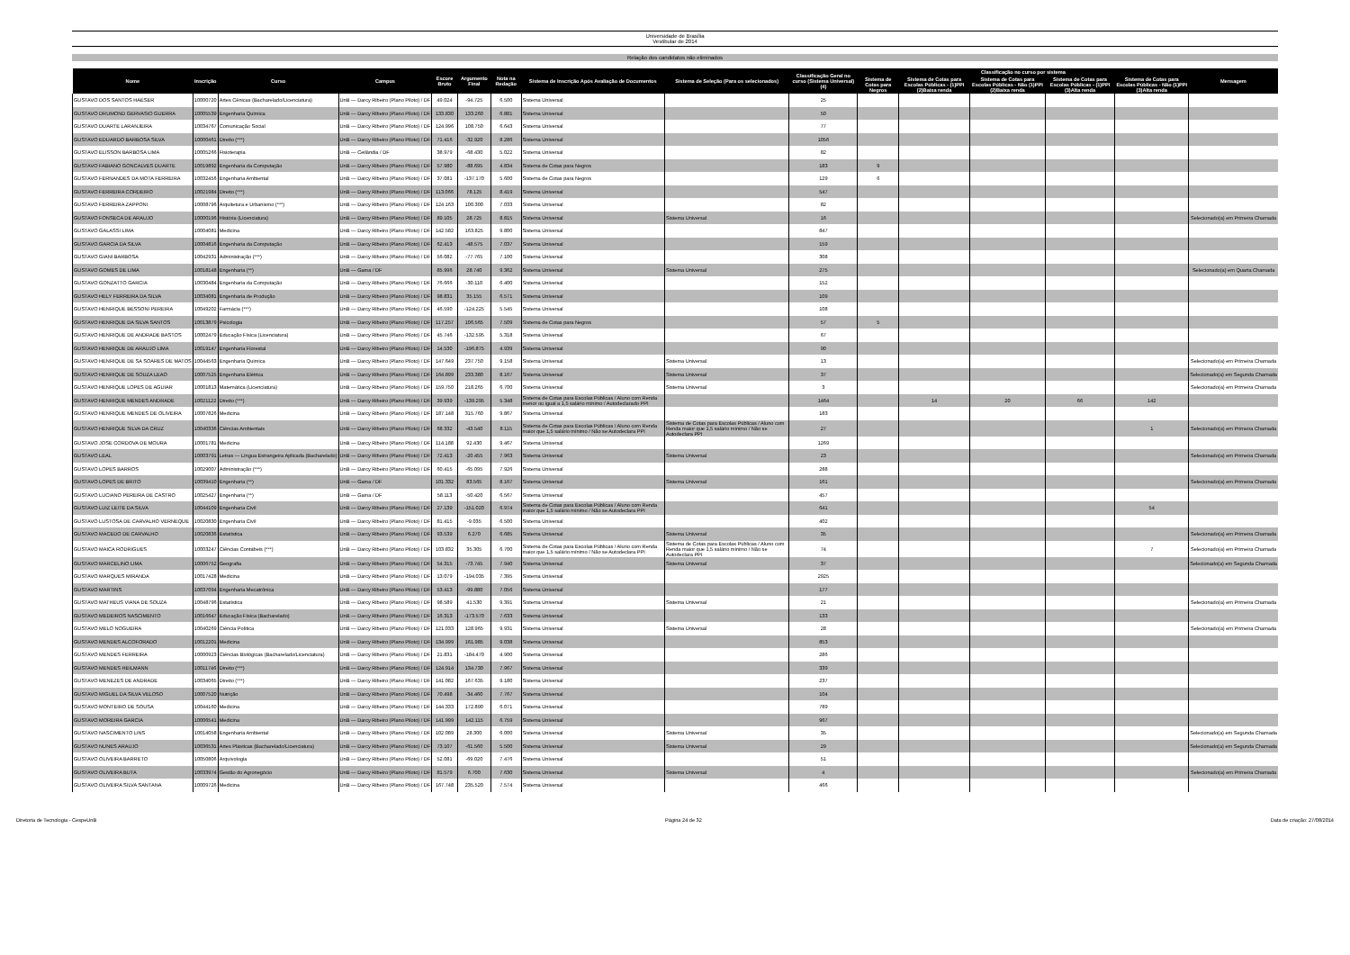Universidade de Brasília
Vestibular de 2014
Relação dos candidatos não eliminados
| Nome | Inscrição | Curso | Campus | Escore Bruto | Argumento Final | Nota na Redação | Sistema de Inscrição Após Avaliação de Documentos | Sistema de Seleção (Para os selecionados) | Classificação Geral no curso (Sistema Universal) (4) | Classificação no curso por sistema | | | | | Mensagem |
| --- | --- | --- | --- | --- | --- | --- | --- | --- | --- | --- | --- | --- | --- | --- | --- |
| | | | | | | | | | | Sistema de Cotas para Negros | Sistema de Cotas para Escolas Públicas - (1)PPI (2)Baixa renda | Sistema de Cotas para Escolas Públicas - Não (1)PPI (2)Baixa renda | Sistema de Cotas para Escolas Públicas - (1)PPI (3)Alta renda | Sistema de Cotas para Escolas Públicas - Não (1)PPI (3)Alta renda | |
| GUSTAVO DOS SANTOS HAESER | 10000720 | Artes Cênicas (Bacharelado/Licenciatura) | UnB — Darcy Ribeiro (Plano Piloto) / DF | 49.024 | -94.725 | 6.500 | Sistema Universal | | 25 | | | | | | |
| GUSTAVO DRUMOND GERVASIO GUERRA | 10005539 | Engenharia Química | UnB — Darcy Ribeiro (Plano Piloto) / DF | 133.830 | 133.260 | 6.881 | Sistema Universal | | 50 | | | | | | |
| GUSTAVO DUARTE LARANJEIRA | 10034767 | Comunicação Social | UnB — Darcy Ribeiro (Plano Piloto) / DF | 124.996 | 108.750 | 6.643 | Sistema Universal | | 77 | | | | | | |
| GUSTAVO EDUARDO BARBOSA SILVA | 10000461 | Direito (***) | UnB — Darcy Ribeiro (Plano Piloto) / DF | 71.416 | -32.920 | 8.286 | Sistema Universal | | 1056 | | | | | | |
| GUSTAVO ELISSON BARBOSA LIMA | 10005266 | Fisioterapia | UnB — Ceilândia / DF | 38.979 | -68.430 | 5.022 | Sistema Universal | | 82 | | | | | | |
| GUSTAVO FABIANO GONCALVES DUARTE | 10019892 | Engenharia da Computação | UnB — Darcy Ribeiro (Plano Piloto) / DF | 57.980 | -88.695 | 4.834 | Sistema de Cotas para Negros | | 183 | 9 | | | | | |
| GUSTAVO FERNANDES DA MOTA FERREIRA | 10032456 | Engenharia Ambiental | UnB — Darcy Ribeiro (Plano Piloto) / DF | 37.081 | -137.170 | 5.600 | Sistema de Cotas para Negros | | 129 | 6 | | | | | |
| GUSTAVO FERREIRA CORDEIRO | 10021984 | Direito (***) | UnB — Darcy Ribeiro (Plano Piloto) / DF | 113.066 | 78.125 | 8.419 | Sistema Universal | | 547 | | | | | | |
| GUSTAVO FERREIRA ZAPPONI | 10008796 | Arquitetura e Urbanismo (***) | UnB — Darcy Ribeiro (Plano Piloto) / DF | 124.163 | 100.300 | 7.033 | Sistema Universal | | 82 | | | | | | |
| GUSTAVO FONSECA DE ARAUJO | 10000196 | História (Licenciatura) | UnB — Darcy Ribeiro (Plano Piloto) / DF | 89.105 | 28.725 | 8.815 | Sistema Universal | Sistema Universal | 16 | | | | | | Selecionado(a) em Primeira Chamada |
| GUSTAVO GALASSI LIMA | 10004081 | Medicina | UnB — Darcy Ribeiro (Plano Piloto) / DF | 142.582 | 163.825 | 9.800 | Sistema Universal | | 847 | | | | | | |
| GUSTAVO GARCIA DA SILVA | 10004816 | Engenharia da Computação | UnB — Darcy Ribeiro (Plano Piloto) / DF | 62.413 | -48.575 | 7.037 | Sistema Universal | | 159 | | | | | | |
| GUSTAVO GIANI BARBOSA | 10042931 | Administração (***) | UnB — Darcy Ribeiro (Plano Piloto) / DF | 56.082 | -77.765 | 7.100 | Sistema Universal | | 308 | | | | | | |
| GUSTAVO GOMES DE LIMA | 10018148 | Engenharia (**) | UnB — Gama / DF | 85.996 | 28.740 | 9.362 | Sistema Universal | Sistema Universal | 275 | | | | | | Selecionado(a) em Quarta Chamada |
| GUSTAVO GONZATTO GARCIA | 10030484 | Engenharia da Computação | UnB — Darcy Ribeiro (Plano Piloto) / DF | 76.666 | -30.110 | 6.400 | Sistema Universal | | 152 | | | | | | |
| GUSTAVO HELY FERREIRA DA SILVA | 10034081 | Engenharia de Produção | UnB — Darcy Ribeiro (Plano Piloto) / DF | 98.831 | 35.155 | 6.571 | Sistema Universal | | 109 | | | | | | |
| GUSTAVO HENRIQUE BESSONI PEREIRA | 10049202 | Farmácia (***) | UnB — Darcy Ribeiro (Plano Piloto) / DF | 46.590 | -124.225 | 5.545 | Sistema Universal | | 108 | | | | | | |
| GUSTAVO HENRIQUE DA SILVA SANTOS | 10013879 | Psicologia | UnB — Darcy Ribeiro (Plano Piloto) / DF | 117.257 | 106.565 | 7.509 | Sistema de Cotas para Negros | | 57 | 5 | | | | | |
| GUSTAVO HENRIQUE DE ANDRADE BASTOS | 10002479 | Educação Física (Licenciatura) | UnB — Darcy Ribeiro (Plano Piloto) / DF | 45.746 | -132.595 | 5.318 | Sistema Universal | | 67 | | | | | | |
| GUSTAVO HENRIQUE DE ARAUJO LIMA | 10019147 | Engenharia Florestal | UnB — Darcy Ribeiro (Plano Piloto) / DF | 14.530 | -196.875 | 4.939 | Sistema Universal | | 90 | | | | | | |
| GUSTAVO HENRIQUE DE SA SOARES DE MATOS | 10044563 | Engenharia Química | UnB — Darcy Ribeiro (Plano Piloto) / DF | 147.649 | 237.750 | 9.158 | Sistema Universal | Sistema Universal | 13 | | | | | | Selecionado(a) em Primeira Chamada |
| GUSTAVO HENRIQUE DE SOUZA LEAO | 10007525 | Engenharia Elétrica | UnB — Darcy Ribeiro (Plano Piloto) / DF | 164.899 | 233.380 | 8.167 | Sistema Universal | Sistema Universal | 37 | | | | | | Selecionado(a) em Segunda Chamada |
| GUSTAVO HENRIQUE LOPES DE AGUIAR | 10001813 | Matemática (Licenciatura) | UnB — Darcy Ribeiro (Plano Piloto) / DF | 159.750 | 218.265 | 6.700 | Sistema Universal | Sistema Universal | 3 | | | | | | Selecionado(a) em Primeira Chamada |
| GUSTAVO HENRIQUE MENDES ANDRADE | 10021122 | Direito (***) | UnB — Darcy Ribeiro (Plano Piloto) / DF | 39.939 | -139.295 | 5.348 | Sistema de Cotas para Escolas Públicas / Aluno com Renda menor ou igual a 1,5 salário mínimo / Autodeclarado PPI | | 1464 | | 14 | 20 | 66 | 142 | |
| GUSTAVO HENRIQUE MENDES DE OLIVEIRA | 10007826 | Medicina | UnB — Darcy Ribeiro (Plano Piloto) / DF | 187.148 | 315.760 | 9.867 | Sistema Universal | | 183 | | | | | | |
| GUSTAVO HENRIQUE SILVA DA CRUZ | 10040336 | Ciências Ambientais | UnB — Darcy Ribeiro (Plano Piloto) / DF | 68.332 | -43.540 | 8.115 | Sistema de Cotas para Escolas Públicas / Aluno com Renda maior que 1,5 salário mínimo / Não se Autodeclara PPI | Sistema de Cotas para Escolas Públicas / Aluno com Renda maior que 1,5 salário mínimo / Não se Autodeclara PPI | 27 | | | | | 1 | Selecionado(a) em Primeira Chamada |
| GUSTAVO JOSE CORDOVA DE MOURA | 10001781 | Medicina | UnB — Darcy Ribeiro (Plano Piloto) / DF | 114.188 | 92.430 | 9.467 | Sistema Universal | | 1269 | | | | | | |
| GUSTAVO LEAL | 10003791 | Letras — Língua Estrangeira Aplicada (Bacharelado) | UnB — Darcy Ribeiro (Plano Piloto) / DF | 72.413 | -20.455 | 7.963 | Sistema Universal | Sistema Universal | 23 | | | | | | Selecionado(a) em Primeira Chamada |
| GUSTAVO LOPES BARROS | 10029007 | Administração (***) | UnB — Darcy Ribeiro (Plano Piloto) / DF | 60.415 | -65.095 | 7.926 | Sistema Universal | | 288 | | | | | | |
| GUSTAVO LOPES DE BRITO | 10039410 | Engenharia (**) | UnB — Gama / DF | 101.332 | 83.565 | 8.167 | Sistema Universal | Sistema Universal | 161 | | | | | | Selecionado(a) em Primeira Chamada |
| GUSTAVO LUCIANO PEREIRA DE CASTRO | 10025427 | Engenharia (**) | UnB — Gama / DF | 58.113 | -50.420 | 6.567 | Sistema Universal | | 457 | | | | | | |
| GUSTAVO LUIZ LEITE DA SILVA | 10044109 | Engenharia Civil | UnB — Darcy Ribeiro (Plano Piloto) / DF | 27.139 | -151.020 | 6.974 | Sistema de Cotas para Escolas Públicas / Aluno com Renda maior que 1,5 salário mínimo / Não se Autodeclara PPI | | 641 | | | | | 54 | |
| GUSTAVO LUSTOSA DE CARVALHO VERNEQUE | 10020830 | Engenharia Civil | UnB — Darcy Ribeiro (Plano Piloto) / DF | 81.415 | -9.035 | 6.500 | Sistema Universal | | 402 | | | | | | |
| GUSTAVO MACEDO DE CARVALHO | 10020836 | Estatística | UnB — Darcy Ribeiro (Plano Piloto) / DF | 93.539 | 6.270 | 6.685 | Sistema Universal | Sistema Universal | 35 | | | | | | Selecionado(a) em Primeira Chamada |
| GUSTAVO MAICA RODRIGUES | 10003247 | Ciências Contábeis (***) | UnB — Darcy Ribeiro (Plano Piloto) / DF | 103.832 | 35.305 | 6.700 | Sistema de Cotas para Escolas Públicas / Aluno com Renda maior que 1,5 salário mínimo / Não se Autodeclara PPI | Sistema de Cotas para Escolas Públicas / Aluno com Renda maior que 1,5 salário mínimo / Não se Autodeclara PPI | 74 | | | | | 7 | Selecionado(a) em Primeira Chamada |
| GUSTAVO MARCELINO LIMA | 10006752 | Geografia | UnB — Darcy Ribeiro (Plano Piloto) / DF | 54.315 | -73.745 | 7.940 | Sistema Universal | Sistema Universal | 37 | | | | | | Selecionado(a) em Segunda Chamada |
| GUSTAVO MARQUES MIRANDA | 10017428 | Medicina | UnB — Darcy Ribeiro (Plano Piloto) / DF | 13.079 | -194.035 | 7.395 | Sistema Universal | | 2925 | | | | | | |
| GUSTAVO MARTINS | 10037094 | Engenharia Mecatrônica | UnB — Darcy Ribeiro (Plano Piloto) / DF | 53.413 | -99.880 | 7.056 | Sistema Universal | | 177 | | | | | | |
| GUSTAVO MATHEUS VIANA DE SOUZA | 10048796 | Estatística | UnB — Darcy Ribeiro (Plano Piloto) / DF | 98.589 | 41.530 | 9.391 | Sistema Universal | Sistema Universal | 21 | | | | | | Selecionado(a) em Primeira Chamada |
| GUSTAVO MEDEIROS NASCIMENTO | 10016647 | Educação Física (Bacharelado) | UnB — Darcy Ribeiro (Plano Piloto) / DF | 16.313 | -173.570 | 7.633 | Sistema Universal | | 133 | | | | | | |
| GUSTAVO MELO NOGUEIRA | 10040269 | Ciência Política | UnB — Darcy Ribeiro (Plano Piloto) / DF | 121.033 | 128.965 | 9.931 | Sistema Universal | Sistema Universal | 28 | | | | | | Selecionado(a) em Primeira Chamada |
| GUSTAVO MENDES ALCOFORADO | 10012201 | Medicina | UnB — Darcy Ribeiro (Plano Piloto) / DF | 134.999 | 161.985 | 9.038 | Sistema Universal | | 853 | | | | | | |
| GUSTAVO MENDES FERREIRA | 10000923 | Ciências Biológicas (Bacharelado/Licenciatura) | UnB — Darcy Ribeiro (Plano Piloto) / DF | 21.831 | -184.470 | 4.900 | Sistema Universal | | 286 | | | | | | |
| GUSTAVO MENDES HEILMANN | 10011746 | Direito (***) | UnB — Darcy Ribeiro (Plano Piloto) / DF | 124.914 | 134.730 | 7.967 | Sistema Universal | | 339 | | | | | | |
| GUSTAVO MENEZES DE ANDRADE | 10034065 | Direito (***) | UnB — Darcy Ribeiro (Plano Piloto) / DF | 141.082 | 167.635 | 9.180 | Sistema Universal | | 237 | | | | | | |
| GUSTAVO MIGUEL DA SILVA VELOSO | 10007520 | Nutrição | UnB — Darcy Ribeiro (Plano Piloto) / DF | 70.498 | -34.460 | 7.767 | Sistema Universal | | 104 | | | | | | |
| GUSTAVO MONTEIRO DE SOUSA | 10044160 | Medicina | UnB — Darcy Ribeiro (Plano Piloto) / DF | 144.333 | 172.890 | 6.071 | Sistema Universal | | 789 | | | | | | |
| GUSTAVO MOREIRA GARCIA | 10006541 | Medicina | UnB — Darcy Ribeiro (Plano Piloto) / DF | 141.999 | 142.115 | 6.759 | Sistema Universal | | 967 | | | | | | |
| GUSTAVO NASCIMENTO LINS | 10014058 | Engenharia Ambiental | UnB — Darcy Ribeiro (Plano Piloto) / DF | 102.089 | 28.300 | 6.000 | Sistema Universal | Sistema Universal | 35 | | | | | | Selecionado(a) em Segunda Chamada |
| GUSTAVO NUNES ARAUJO | 10036531 | Artes Plásticas (Bacharelado/Licenciatura) | UnB — Darcy Ribeiro (Plano Piloto) / DF | 73.107 | -61.560 | 5.500 | Sistema Universal | Sistema Universal | 29 | | | | | | Selecionado(a) em Segunda Chamada |
| GUSTAVO OLIVEIRA BARRETO | 10050806 | Arquivologia | UnB — Darcy Ribeiro (Plano Piloto) / DF | 52.081 | -69.020 | 7.476 | Sistema Universal | | 51 | | | | | | |
| GUSTAVO OLIVEIRA BUTA | 10033974 | Gestão do Agronegócio | UnB — Darcy Ribeiro (Plano Piloto) / DF | 81.579 | 6.700 | 7.630 | Sistema Universal | Sistema Universal | 4 | | | | | | Selecionado(a) em Primeira Chamada |
| GUSTAVO OLIVEIRA SILVA SANTANA | 10009726 | Medicina | UnB — Darcy Ribeiro (Plano Piloto) / DF | 167.748 | 235.520 | 7.574 | Sistema Universal | | 466 | | | | | | |
Diretoria de Tecnologia - CespeUnB Página 24 de 32 Data de criação: 27/08/2014